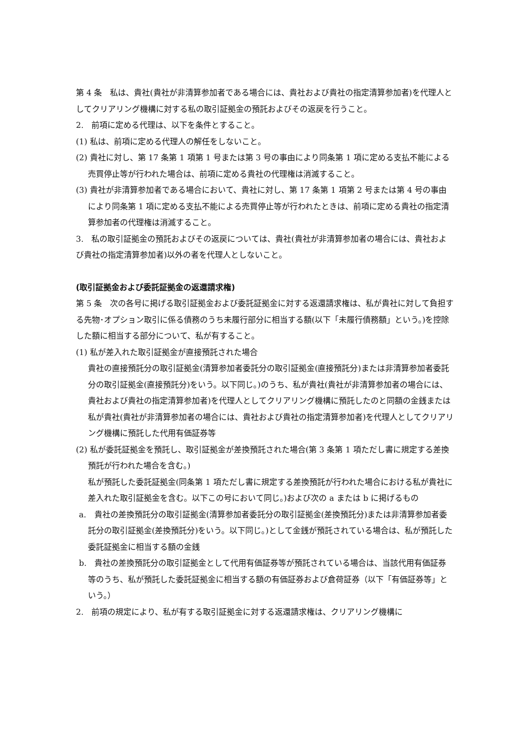第 4 条　私は、貴社(貴社が非清算参加者である場合には、貴社および貴社の指定清算参加者)を代理人としてクリアリング機構に対する私の取引証拠金の預託およびその返戻を行うこと。
2.　前項に定める代理は、以下を条件とすること。
(1) 私は、前項に定める代理人の解任をしないこと。
(2) 貴社に対し、第 17 条第 1 項第 1 号または第 3 号の事由により同条第 1 項に定める支払不能による売買停止等が行われた場合は、前項に定める貴社の代理権は消滅すること。
(3) 貴社が非清算参加者である場合において、貴社に対し、第 17 条第 1 項第 2 号または第 4 号の事由により同条第 1 項に定める支払不能による売買停止等が行われたときは、前項に定める貴社の指定清算参加者の代理権は消滅すること。
3.　私の取引証拠金の預託およびその返戻については、貴社(貴社が非清算参加者の場合には、貴社および貴社の指定清算参加者)以外の者を代理人としないこと。
(取引証拠金および委託証拠金の返還請求権)
第 5 条　次の各号に掲げる取引証拠金および委託証拠金に対する返還請求権は、私が貴社に対して負担する先物･オプション取引に係る債務のうち未履行部分に相当する額(以下「未履行債務額」という。)を控除した額に相当する部分について、私が有すること。
(1) 私が差入れた取引証拠金が直接預託された場合
貴社の直接預託分の取引証拠金(清算参加者委託分の取引証拠金(直接預託分)または非清算参加者委託分の取引証拠金(直接預託分)をいう。以下同じ。)のうち、私が貴社(貴社が非清算参加者の場合には、貴社および貴社の指定清算参加者)を代理人としてクリアリング機構に預託したのと同額の金銭または私が貴社(貴社が非清算参加者の場合には、貴社および貴社の指定清算参加者)を代理人としてクリアリング機構に預託した代用有価証券等
(2) 私が委託証拠金を預託し、取引証拠金が差換預託された場合(第 3 条第 1 項ただし書に規定する差換預託が行われた場合を含む。)
私が預託した委託証拠金(同条第 1 項ただし書に規定する差換預託が行われた場合における私が貴社に差入れた取引証拠金を含む。以下この号において同じ。)および次の a または b に掲げるもの
a.　貴社の差換預託分の取引証拠金(清算参加者委託分の取引証拠金(差換預託分)または非清算参加者委託分の取引証拠金(差換預託分)をいう。以下同じ。)として金銭が預託されている場合は、私が預託した委託証拠金に相当する額の金銭
b.　貴社の差換預託分の取引証拠金として代用有価証券等が預託されている場合は、当該代用有価証券等のうち、私が預託した委託証拠金に相当する額の有価証券および倉荷証券（以下「有価証券等」という。）
2.　前項の規定により、私が有する取引証拠金に対する返還請求権は、クリアリング機構に